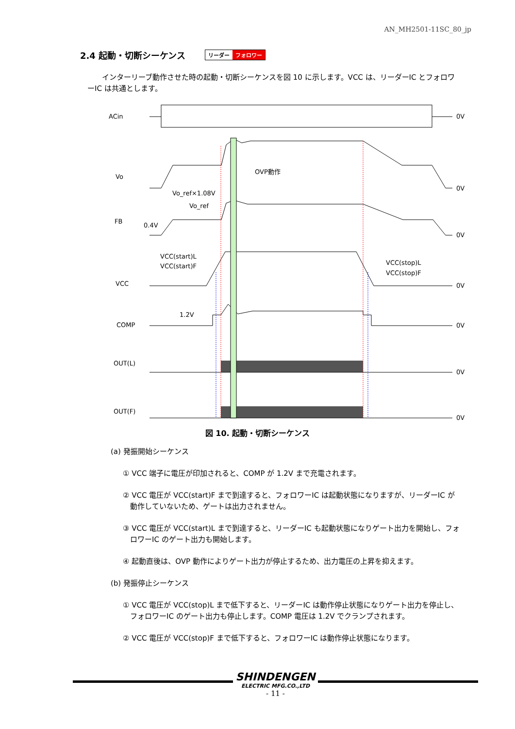AN_MH2501-11SC_80_jp
2.4 起動・切断シーケンス リーダー フォロワー
　　インターリーブ動作させた時の起動・切断シーケンスを図 10 に示します。VCC は、リーダーIC とフォロワーIC は共通とします。
ACin
Vo
FB
VCC
COMP
OUT(L)
OUT(F)
OVP動作
Vo_ref×1.08V
Vo_ref
0.4V
VCC(start)L
VCC(start)F
VCC(stop)L
VCC(stop)F
1.2V
0V
0V
0V
0V
0V
0V
0V
図 10. 起動・切断シーケンス
(a) 発振開始シーケンス
① VCC 端子に電圧が印加されると、COMP が 1.2V まで充電されます。
② VCC 電圧が VCC(start)F まで到達すると、フォロワーIC は起動状態になりますが、リーダーIC が動作していないため、ゲートは出力されません。
③ VCC 電圧が VCC(start)L まで到達すると、リーダーIC も起動状態になりゲート出力を開始し、フォロワーIC のゲート出力も開始します。
④ 起動直後は、OVP 動作によりゲート出力が停止するため、出力電圧の上昇を抑えます。
(b) 発振停止シーケンス
① VCC 電圧が VCC(stop)L まで低下すると、リーダーIC は動作停止状態になりゲート出力を停止し、フォロワーIC のゲート出力も停止します。COMP 電圧は 1.2V でクランプされます。
② VCC 電圧が VCC(stop)F まで低下すると、フォロワーIC は動作停止状態になります。
SHINDENGEN
ELECTRIC MFG.CO.,LTD
- 11 -